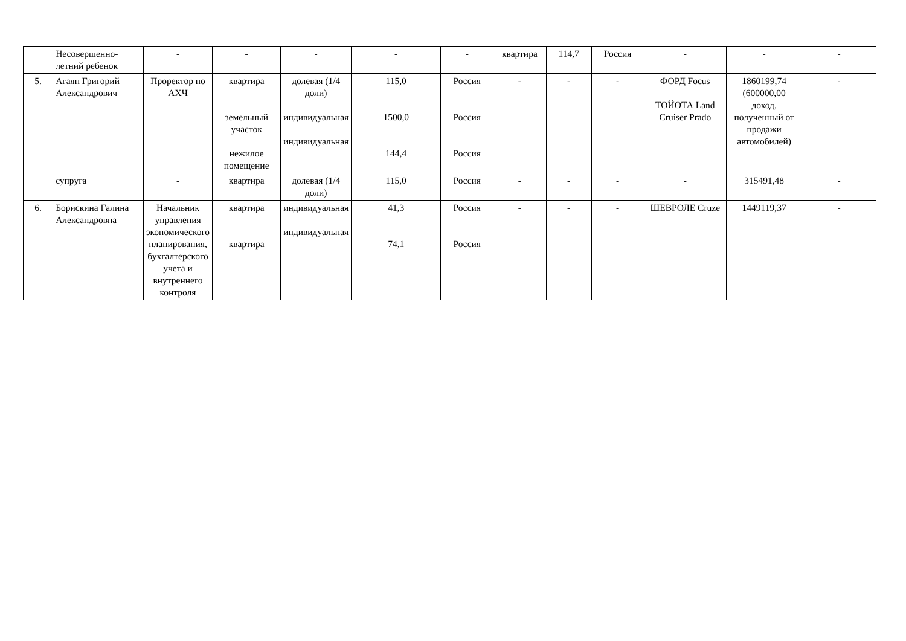| | Несовершенно- летний ребенок | - | - | - | - | - | квартира | 114,7 | Россия | - | - | - |
| 5. | Агаян Григорий Александрович | Проректор по АХЧ | квартира земельный участок нежилое помещение | долевая (1/4 доли) индивидуальная индивидуальная | 115,0 1500,0 144,4 | Россия Россия Россия | - | - | - | ФОРД Focus ТОЙОТА Land Cruiser Prado | 1860199,74 (600000,00 доход, полученный от продажи автомобилей) | - |
| | супруга | - | квартира | долевая (1/4 доли) | 115,0 | Россия | - | - | - | - | 315491,48 | - |
| 6. | Борискина Галина Александровна | Начальник управления экономического планирования, бухгалтерского учета и внутреннего контроля | квартира квартира | индивидуальная индивидуальная | 41,3 74,1 | Россия Россия | - | - | - | ШЕВРОЛЕ Cruze | 1449119,37 | - |